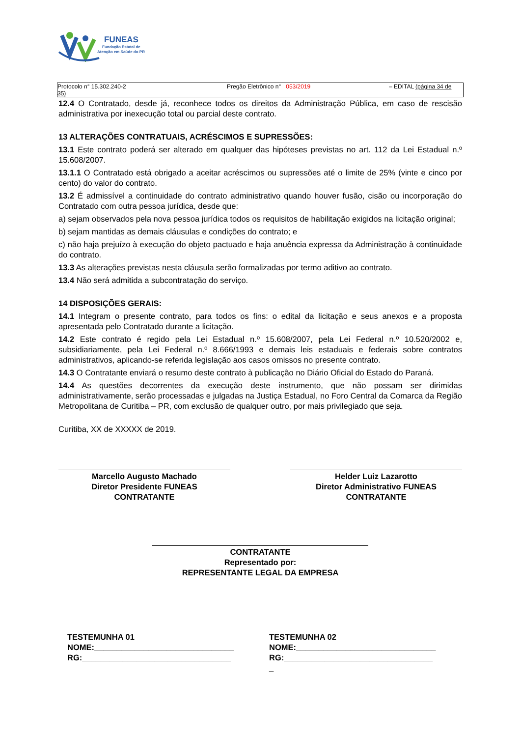FUNEAS
Fundação Estatal de
Atenção em Saúde do PR
Protocolo n° 15.302.240-2 Pregão Eletrônico n° 053/2019 – EDITAL (página 34 de
35)
12.4 O Contratado, desde já, reconhece todos os direitos da Administração Pública, em caso de rescisão administrativa por inexecução total ou parcial deste contrato.
13 ALTERAÇÕES CONTRATUAIS, ACRÉSCIMOS E SUPRESSÕES:
13.1 Este contrato poderá ser alterado em qualquer das hipóteses previstas no art. 112 da Lei Estadual n.º 15.608/2007.
13.1.1 O Contratado está obrigado a aceitar acréscimos ou supressões até o limite de 25% (vinte e cinco por cento) do valor do contrato.
13.2 É admissível a continuidade do contrato administrativo quando houver fusão, cisão ou incorporação do Contratado com outra pessoa jurídica, desde que:
a) sejam observados pela nova pessoa jurídica todos os requisitos de habilitação exigidos na licitação original;
b) sejam mantidas as demais cláusulas e condições do contrato; e
c) não haja prejuízo à execução do objeto pactuado e haja anuência expressa da Administração à continuidade do contrato.
13.3 As alterações previstas nesta cláusula serão formalizadas por termo aditivo ao contrato.
13.4 Não será admitida a subcontratação do serviço.
14 DISPOSIÇÕES GERAIS:
14.1 Integram o presente contrato, para todos os fins: o edital da licitação e seus anexos e a proposta apresentada pelo Contratado durante a licitação.
14.2 Este contrato é regido pela Lei Estadual n.º 15.608/2007, pela Lei Federal n.º 10.520/2002 e, subsidiariamente, pela Lei Federal n.º 8.666/1993 e demais leis estaduais e federais sobre contratos administrativos, aplicando-se referida legislação aos casos omissos no presente contrato.
14.3 O Contratante enviará o resumo deste contrato à publicação no Diário Oficial do Estado do Paraná.
14.4 As questões decorrentes da execução deste instrumento, que não possam ser dirimidas administrativamente, serão processadas e julgadas na Justiça Estadual, no Foro Central da Comarca da Região Metropolitana de Curitiba – PR, com exclusão de qualquer outro, por mais privilegiado que seja.
Curitiba, XX de XXXXX de 2019.
Marcello Augusto Machado
Diretor Presidente FUNEAS
CONTRATANTE
Helder Luiz Lazarotto
Diretor Administrativo FUNEAS
CONTRATANTE
CONTRATANTE
Representado por:
REPRESENTANTE LEGAL DA EMPRESA
TESTEMUNHA 01
NOME:_______________________________
RG:_________________________________
TESTEMUNHA 02
NOME:_______________________________
RG:_________________________________
_